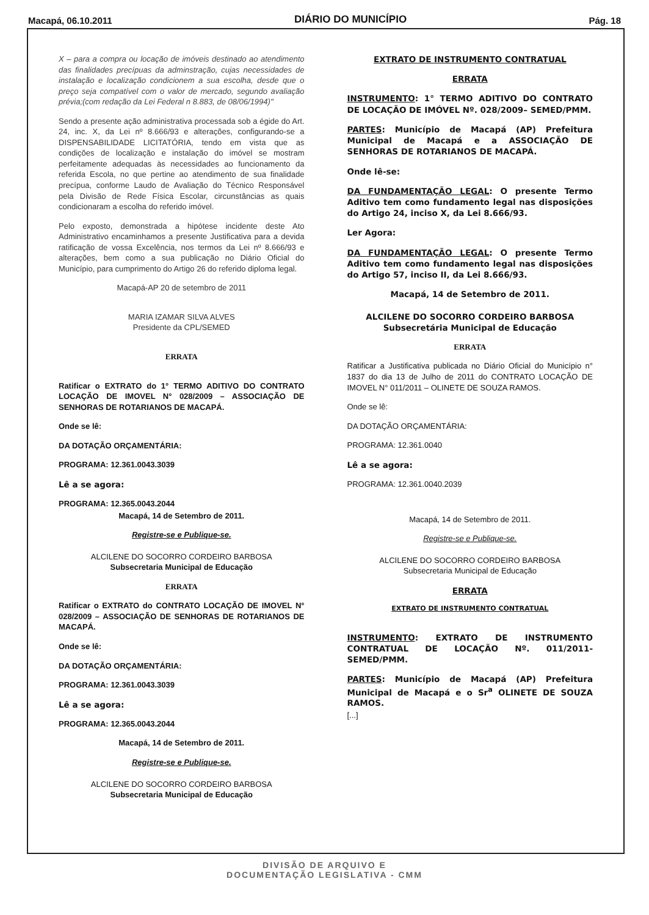Macapá, 06.10.2011 DIÁRIO DO MUNICÍPIO Pág. 18
X – para a compra ou locação de imóveis destinado ao atendimento das finalidades precípuas da adminstração, cujas necessidades de instalação e localização condicionem a sua escolha, desde que o preço seja compatível com o valor de mercado, segundo avaliação prévia;(com redação da Lei Federal n 8.883, de 08/06/1994)"
Sendo a presente ação administrativa processada sob a égide do Art. 24, inc. X, da Lei nº 8.666/93 e alterações, configurando-se a DISPENSABILIDADE LICITATÓRIA, tendo em vista que as condições de localização e instalação do imóvel se mostram perfeitamente adequadas às necessidades ao funcionamento da referida Escola, no que pertine ao atendimento de sua finalidade precípua, conforme Laudo de Avaliação do Técnico Responsável pela Divisão de Rede Física Escolar, circunstâncias as quais condicionaram a escolha do referido imóvel.
Pelo exposto, demonstrada a hipótese incidente deste Ato Administrativo encaminhamos a presente Justificativa para a devida ratificação de vossa Excelência, nos termos da Lei nº 8.666/93 e alterações, bem como a sua publicação no Diário Oficial do Município, para cumprimento do Artigo 26 do referido diploma legal.
Macapá-AP 20 de setembro de 2011
MARIA IZAMAR SILVA ALVES
Presidente da CPL/SEMED
ERRATA
Ratificar o EXTRATO do 1° TERMO ADITIVO DO CONTRATO LOCAÇÃO DE IMOVEL N° 028/2009 – ASSOCIAÇÃO DE SENHORAS DE ROTARIANOS DE MACAPÁ.
Onde se lê:
DA DOTAÇÃO ORÇAMENTÁRIA:
PROGRAMA: 12.361.0043.3039
Lê a se agora:
PROGRAMA: 12.365.0043.2044
Macapá, 14 de Setembro de 2011.
Registre-se e Publique-se.
ALCILENE DO SOCORRO CORDEIRO BARBOSA
Subsecretaria Municipal de Educação
ERRATA
Ratificar o EXTRATO do CONTRATO LOCAÇÃO DE IMOVEL N° 028/2009 – ASSOCIAÇÃO DE SENHORAS DE ROTARIANOS DE MACAPÁ.
Onde se lê:
DA DOTAÇÃO ORÇAMENTÁRIA:
PROGRAMA: 12.361.0043.3039
Lê a se agora:
PROGRAMA: 12.365.0043.2044
Macapá, 14 de Setembro de 2011.
Registre-se e Publique-se.
ALCILENE DO SOCORRO CORDEIRO BARBOSA
Subsecretaria Municipal de Educação
EXTRATO DE INSTRUMENTO CONTRATUAL
ERRATA
INSTRUMENTO: 1° TERMO ADITIVO DO CONTRATO DE LOCAÇÃO DE IMÓVEL Nº. 028/2009– SEMED/PMM.
PARTES: Município de Macapá (AP) Prefeitura Municipal de Macapá e a ASSOCIAÇÃO DE SENHORAS DE ROTARIANOS DE MACAPÁ.
Onde lê-se:
DA FUNDAMENTAÇÃO LEGAL: O presente Termo Aditivo tem como fundamento legal nas disposições do Artigo 24, inciso X, da Lei 8.666/93.
Ler Agora:
DA FUNDAMENTAÇÃO LEGAL: O presente Termo Aditivo tem como fundamento legal nas disposições do Artigo 57, inciso II, da Lei 8.666/93.
Macapá, 14 de Setembro de 2011.
ALCILENE DO SOCORRO CORDEIRO BARBOSA
Subsecretária Municipal de Educação
ERRATA
Ratificar a Justificativa publicada no Diário Oficial do Município n° 1837 do dia 13 de Julho de 2011 do CONTRATO LOCAÇÃO DE IMOVEL N° 011/2011 – OLINETE DE SOUZA RAMOS.
Onde se lê:
DA DOTAÇÃO ORÇAMENTÁRIA:
PROGRAMA: 12.361.0040
Lê a se agora:
PROGRAMA: 12.361.0040.2039
Macapá, 14 de Setembro de 2011.
Registre-se e Publique-se.
ALCILENE DO SOCORRO CORDEIRO BARBOSA
Subsecretaria Municipal de Educação
ERRATA
EXTRATO DE INSTRUMENTO CONTRATUAL
INSTRUMENTO: EXTRATO DE INSTRUMENTO CONTRATUAL DE LOCAÇÃO Nº. 011/2011-SEMED/PMM.
PARTES: Município de Macapá (AP) Prefeitura Municipal de Macapá e o Sr<sup>a</sup> OLINETE DE SOUZA RAMOS.
[...]
DIVISÃO DE ARQUIVO E
DOCUMENTAÇÃO LEGISLATIVA - CMM